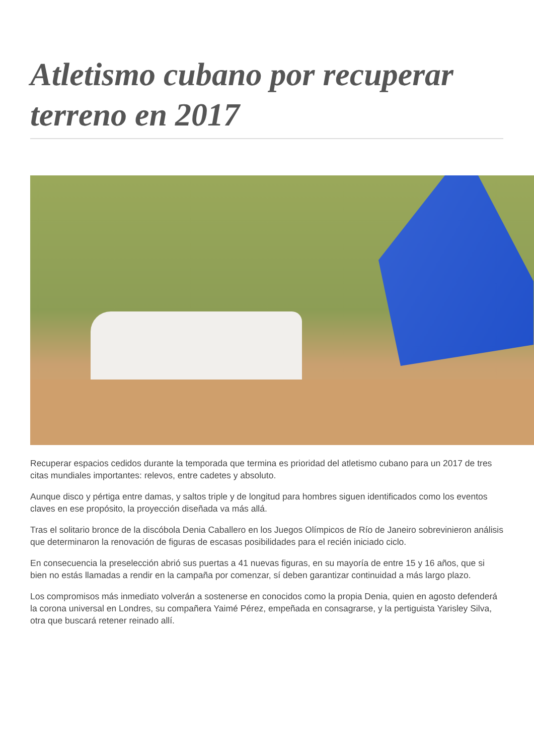Atletismo cubano por recuperar terreno en 2017
Recuperar espacios cedidos durante la temporada que termina es prioridad del atletismo cubano para un 2017 de tres citas mundiales importantes: relevos, entre cadetes y absoluto.
Aunque disco y pértiga entre damas, y saltos triple y de longitud para hombres siguen identificados como los eventos claves en ese propósito, la proyección diseñada va más allá.
Tras el solitario bronce de la discóbola Denia Caballero en los Juegos Olímpicos de Río de Janeiro sobrevinieron análisis que determinaron la renovación de figuras de escasas posibilidades para el recién iniciado ciclo.
En consecuencia la preselección abrió sus puertas a 41 nuevas figuras, en su mayoría de entre 15 y 16 años, que si bien no estás llamadas a rendir en la campaña por comenzar, sí deben garantizar continuidad a más largo plazo.
Los compromisos más inmediato volverán a sostenerse en conocidos como la propia Denia, quien en agosto defenderá la corona universal en Londres, su compañera Yaimé Pérez, empeñada en consagrarse, y la pertiguista Yarisley Silva, otra que buscará retener reinado allí.